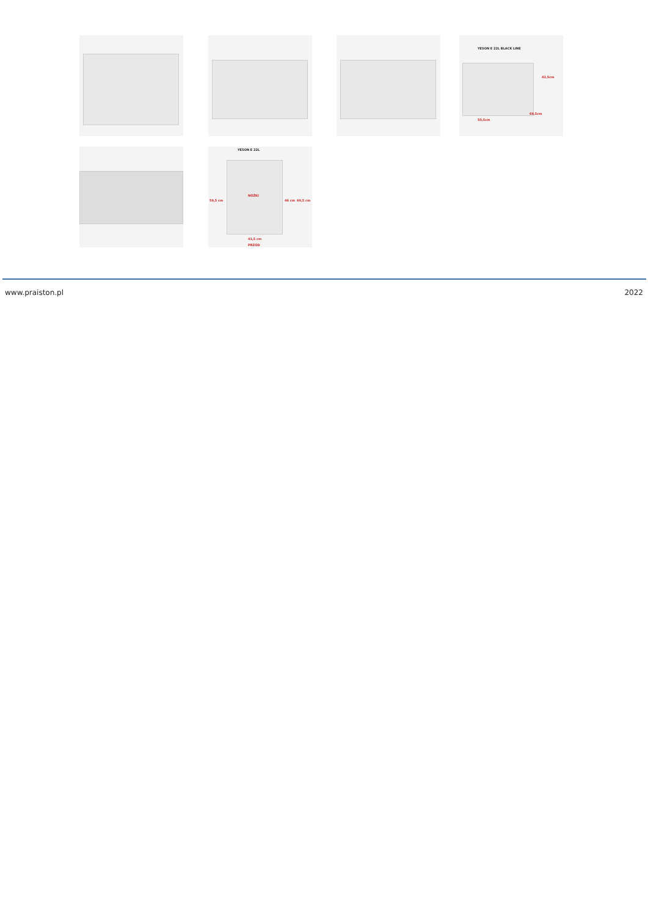YESON E 22L BLACK LINE
42,5cm
50,5cm
69,5cm
YESON E 22L
NÓŻKI
59,5 cm 46 cm 69,5 cm
41,5 cm
PRZÓD
www.praiston.pl 2022